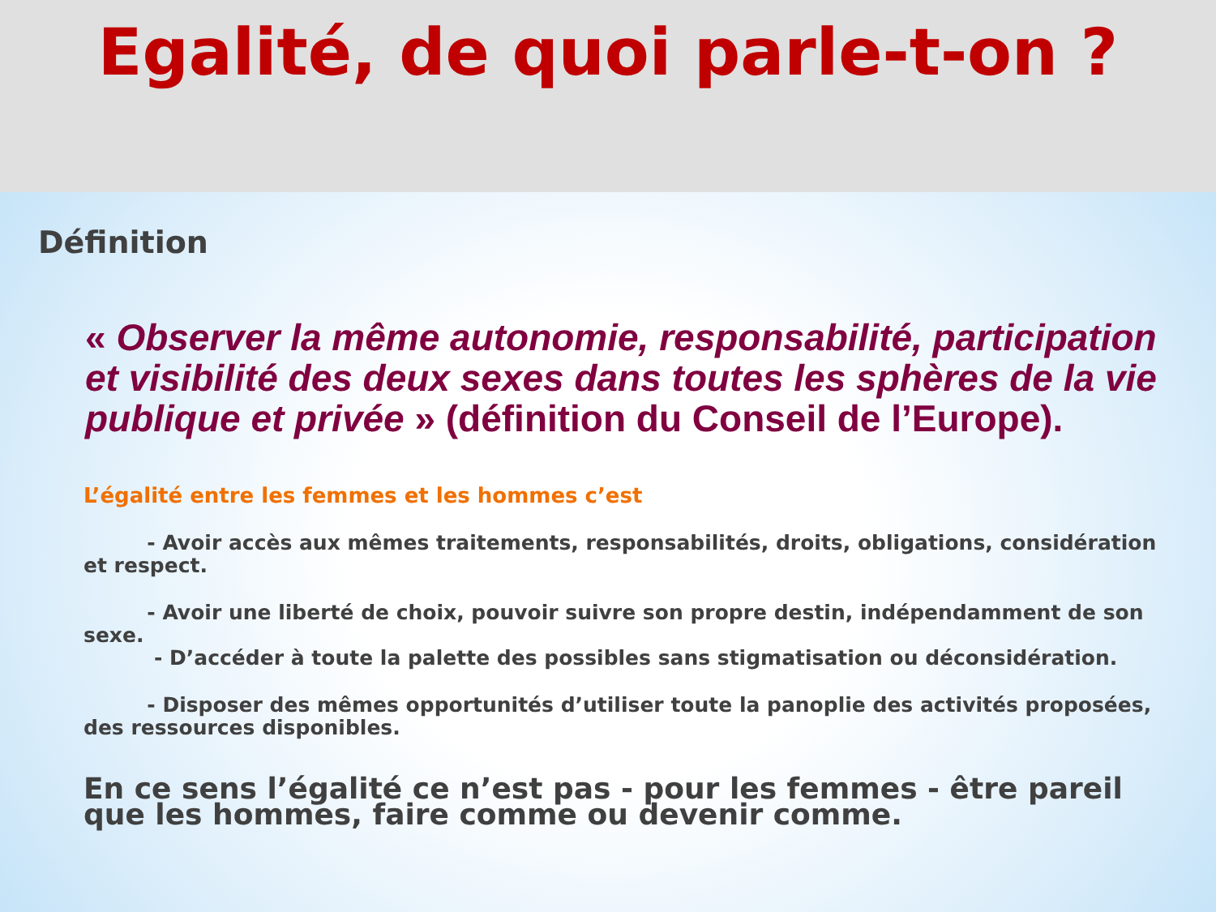Egalité, de quoi parle-t-on ?
Définition
« Observer la même autonomie, responsabilité, participation et visibilité des deux sexes dans toutes les sphères de la vie publique et privée » (définition du Conseil de l’Europe).
L’égalité entre les femmes et les hommes c’est
- Avoir accès aux mêmes traitements, responsabilités, droits, obligations, considération et respect.
- Avoir une liberté de choix, pouvoir suivre son propre destin, indépendamment de son sexe.
- D’accéder à toute la palette des possibles sans stigmatisation ou déconsidération.
- Disposer des mêmes opportunités d’utiliser toute la panoplie des activités proposées, des ressources disponibles.
En ce sens l’égalité ce n’est pas - pour les femmes - être pareil que les hommes, faire comme ou devenir comme.